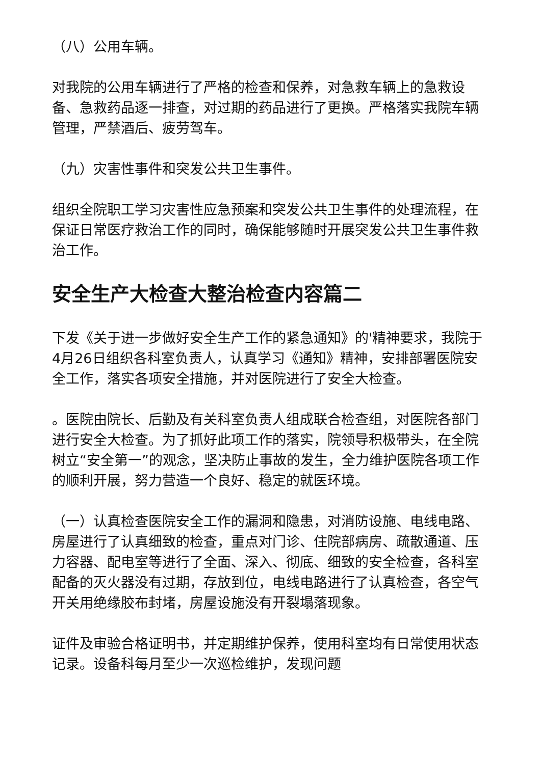（八）公用车辆。
对我院的公用车辆进行了严格的检查和保养，对急救车辆上的急救设备、急救药品逐一排查，对过期的药品进行了更换。严格落实我院车辆管理，严禁酒后、疲劳驾车。
（九）灾害性事件和突发公共卫生事件。
组织全院职工学习灾害性应急预案和突发公共卫生事件的处理流程，在保证日常医疗救治工作的同时，确保能够随时开展突发公共卫生事件救治工作。
安全生产大检查大整治检查内容篇二
下发《关于进一步做好安全生产工作的紧急通知》的'精神要求，我院于4月26日组织各科室负责人，认真学习《通知》精神，安排部署医院安全工作，落实各项安全措施，并对医院进行了安全大检查。
。医院由院长、后勤及有关科室负责人组成联合检查组，对医院各部门进行安全大检查。为了抓好此项工作的落实，院领导积极带头，在全院树立“安全第一”的观念，坚决防止事故的发生，全力维护医院各项工作的顺利开展，努力营造一个良好、稳定的就医环境。
（一）认真检查医院安全工作的漏洞和隐患，对消防设施、电线电路、房屋进行了认真细致的检查，重点对门诊、住院部病房、疏散通道、压力容器、配电室等进行了全面、深入、彻底、细致的安全检查，各科室配备的灭火器没有过期，存放到位，电线电路进行了认真检查，各空气开关用绝缘胶布封堵，房屋设施没有开裂塌落现象。
证件及审验合格证明书，并定期维护保养，使用科室均有日常使用状态记录。设备科每月至少一次巡检维护，发现问题